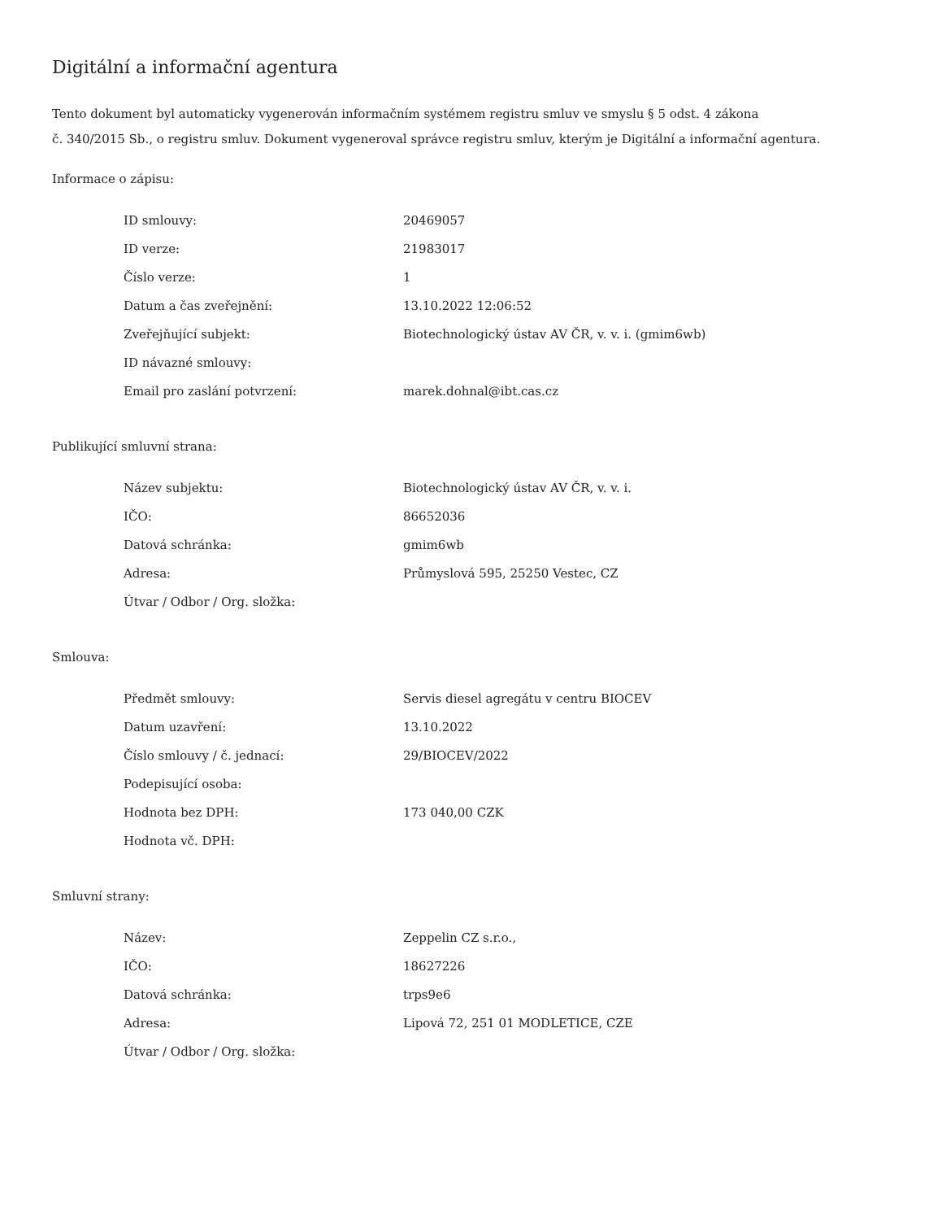Digitální a informační agentura
Tento dokument byl automaticky vygenerován informačním systémem registru smluv ve smyslu § 5 odst. 4 zákona
č. 340/2015 Sb., o registru smluv. Dokument vygeneroval správce registru smluv, kterým je Digitální a informační agentura.
Informace o zápisu:
| ID smlouvy: | 20469057 |
| ID verze: | 21983017 |
| Číslo verze: | 1 |
| Datum a čas zveřejnění: | 13.10.2022 12:06:52 |
| Zveřejňující subjekt: | Biotechnologický ústav AV ČR, v. v. i. (gmim6wb) |
| ID návazné smlouvy: | |
| Email pro zaslání potvrzení: | marek.dohnal@ibt.cas.cz |
Publikující smluvní strana:
| Název subjektu: | Biotechnologický ústav AV ČR, v. v. i. |
| IČO: | 86652036 |
| Datová schránka: | gmim6wb |
| Adresa: | Průmyslová 595, 25250 Vestec, CZ |
| Útvar / Odbor / Org. složka: | |
Smlouva:
| Předmět smlouvy: | Servis diesel agregátu v centru BIOCEV |
| Datum uzavření: | 13.10.2022 |
| Číslo smlouvy / č. jednací: | 29/BIOCEV/2022 |
| Podepisující osoba: | |
| Hodnota bez DPH: | 173 040,00 CZK |
| Hodnota vč. DPH: | |
Smluvní strany:
| Název: | Zeppelin CZ s.r.o., |
| IČO: | 18627226 |
| Datová schránka: | trps9e6 |
| Adresa: | Lipová 72, 251 01 MODLETICE, CZE |
| Útvar / Odbor / Org. složka: | |